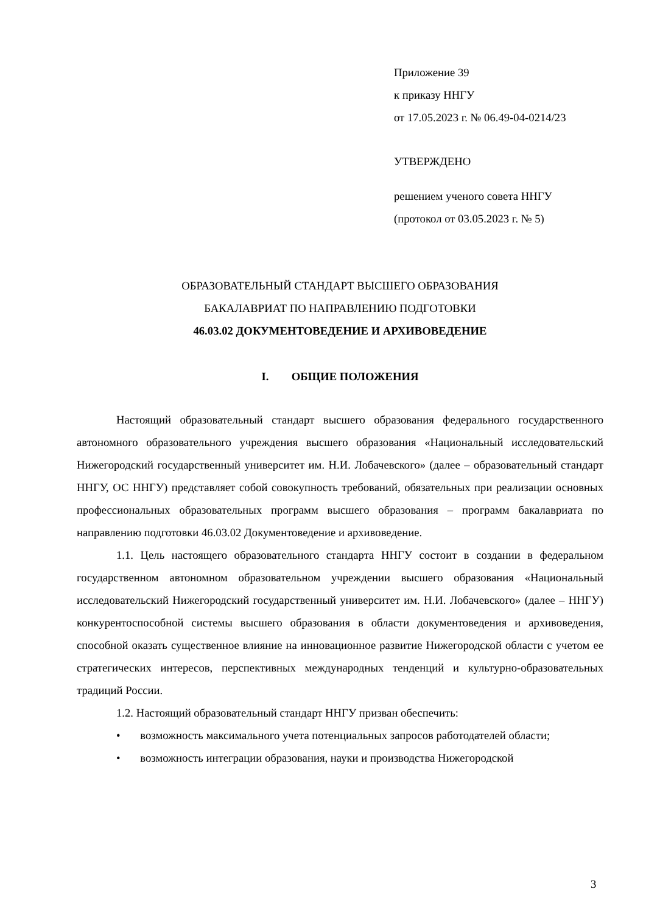Приложение 39
к приказу ННГУ
от 17.05.2023 г. № 06.49-04-0214/23
УТВЕРЖДЕНО
решением ученого совета ННГУ
(протокол от 03.05.2023 г. № 5)
ОБРАЗОВАТЕЛЬНЫЙ СТАНДАРТ ВЫСШЕГО ОБРАЗОВАНИЯ
БАКАЛАВРИАТ ПО НАПРАВЛЕНИЮ ПОДГОТОВКИ
46.03.02 ДОКУМЕНТОВЕДЕНИЕ И АРХИВОВЕДЕНИЕ
I. ОБЩИЕ ПОЛОЖЕНИЯ
Настоящий образовательный стандарт высшего образования федерального государственного автономного образовательного учреждения высшего образования «Национальный исследовательский Нижегородский государственный университет им. Н.И. Лобачевского» (далее – образовательный стандарт ННГУ, ОС ННГУ) представляет собой совокупность требований, обязательных при реализации основных профессиональных образовательных программ высшего образования – программ бакалавриата по направлению подготовки 46.03.02 Документоведение и архивоведение.
1.1. Цель настоящего образовательного стандарта ННГУ состоит в создании в федеральном государственном автономном образовательном учреждении высшего образования «Национальный исследовательский Нижегородский государственный университет им. Н.И. Лобачевского» (далее – ННГУ) конкурентоспособной системы высшего образования в области документоведения и архивоведения, способной оказать существенное влияние на инновационное развитие Нижегородской области с учетом ее стратегических интересов, перспективных международных тенденций и культурно-образовательных традиций России.
1.2. Настоящий образовательный стандарт ННГУ призван обеспечить:
• возможность максимального учета потенциальных запросов работодателей области;
• возможность интеграции образования, науки и производства Нижегородской
3